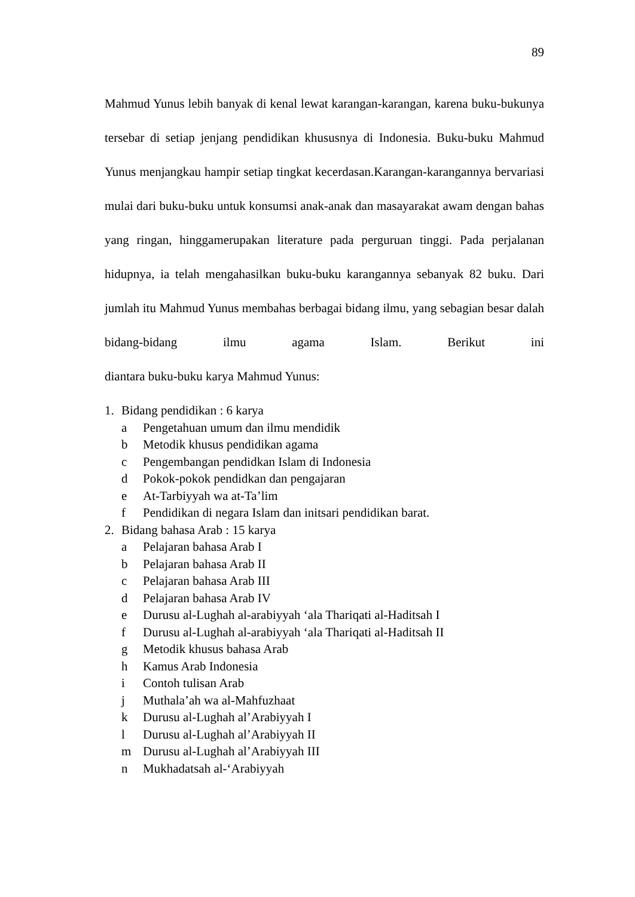89
Mahmud Yunus lebih banyak di kenal lewat karangan-karangan, karena buku-bukunya tersebar di setiap jenjang pendidikan khususnya di Indonesia. Buku-buku Mahmud Yunus menjangkau hampir setiap tingkat kecerdasan.Karangan-karangannya bervariasi mulai dari buku-buku untuk konsumsi anak-anak dan masayarakat awam dengan bahas yang ringan, hinggamerupakan literature pada perguruan tinggi. Pada perjalanan hidupnya, ia telah mengahasilkan buku-buku karangannya sebanyak 82 buku. Dari jumlah itu Mahmud Yunus membahas berbagai bidang ilmu, yang sebagian besar dalah bidang-bidang ilmu agama Islam. Berikut ini
diantara buku-buku karya Mahmud Yunus:
1. Bidang pendidikan : 6 karya
a Pengetahuan umum dan ilmu mendidik
b Metodik khusus pendidikan agama
c Pengembangan pendidkan Islam di Indonesia
d Pokok-pokok pendidkan dan pengajaran
e At-Tarbiyyah wa at-Ta’lim
f Pendidikan di negara Islam dan initsari pendidikan barat.
2. Bidang bahasa Arab : 15 karya
a Pelajaran bahasa Arab I
b Pelajaran bahasa Arab II
c Pelajaran bahasa Arab III
d Pelajaran bahasa Arab IV
e Durusu al-Lughah al-arabiyyah ‘ala Thariqati al-Haditsah I
f Durusu al-Lughah al-arabiyyah ‘ala Thariqati al-Haditsah II
g Metodik khusus bahasa Arab
h Kamus Arab Indonesia
i Contoh tulisan Arab
j Muthala’ah wa al-Mahfuzhaat
k Durusu al-Lughah al’Arabiyyah I
l Durusu al-Lughah al’Arabiyyah II
m Durusu al-Lughah al’Arabiyyah III
n Mukhadatsah al-‘Arabiyyah